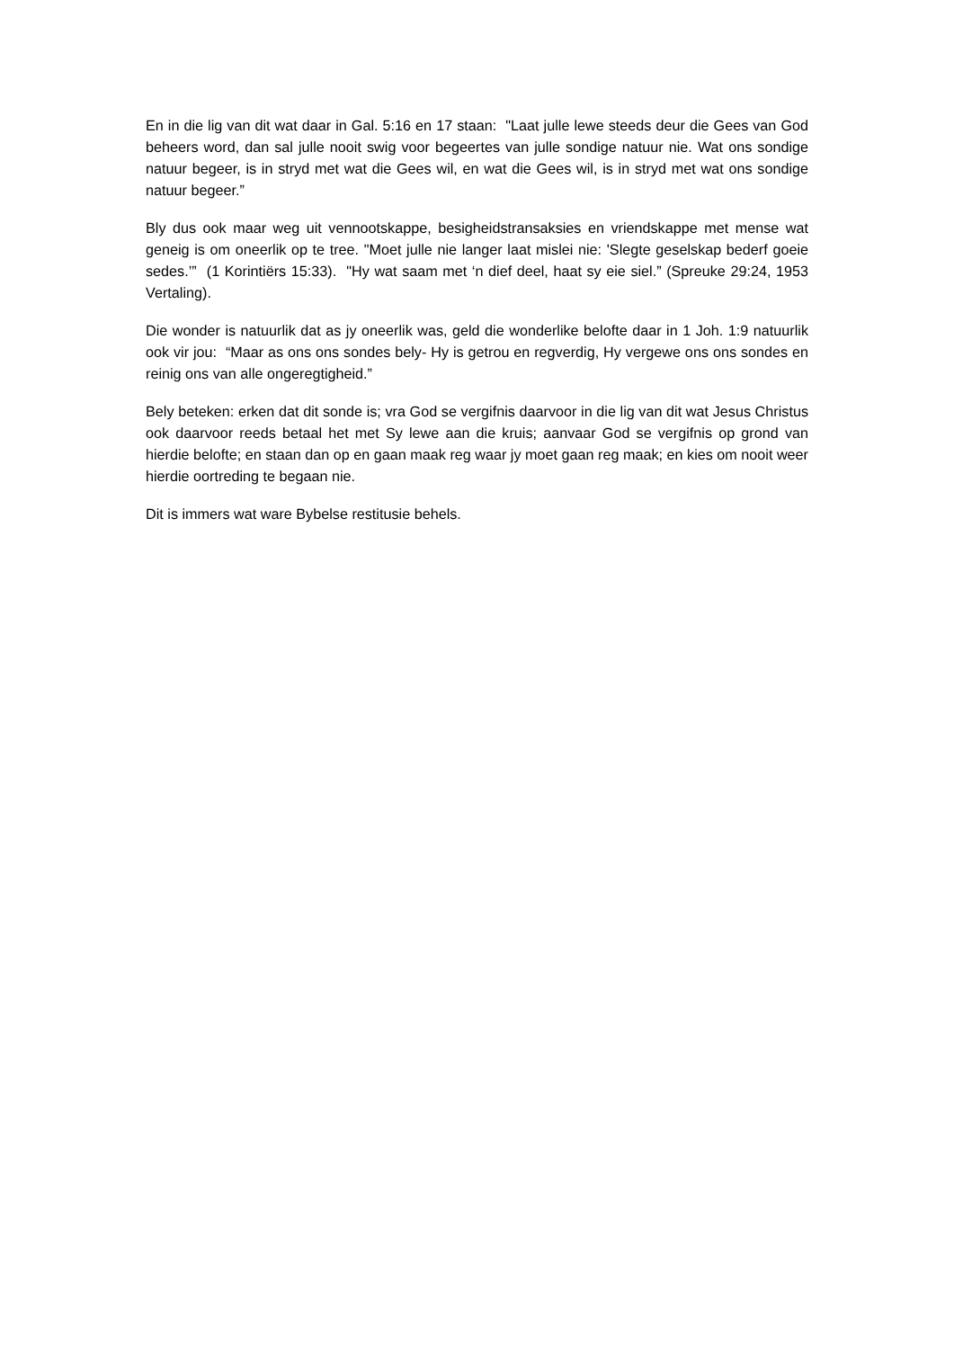En in die lig van dit wat daar in Gal. 5:16 en 17 staan: "Laat julle lewe steeds deur die Gees van God beheers word, dan sal julle nooit swig voor begeertes van julle sondige natuur nie. Wat ons sondige natuur begeer, is in stryd met wat die Gees wil, en wat die Gees wil, is in stryd met wat ons sondige natuur begeer.”
Bly dus ook maar weg uit vennootskappe, besigheidstransaksies en vriendskappe met mense wat geneig is om oneerlik op te tree. "Moet julle nie langer laat mislei nie: 'Slegte geselskap bederf goeie sedes.’” (1 Korintiërs 15:33). "Hy wat saam met ‘n dief deel, haat sy eie siel.” (Spreuke 29:24, 1953 Vertaling).
Die wonder is natuurlik dat as jy oneerlik was, geld die wonderlike belofte daar in 1 Joh. 1:9 natuurlik ook vir jou: “Maar as ons ons sondes bely- Hy is getrou en regverdig, Hy vergewe ons ons sondes en reinig ons van alle ongeregtigheid.”
Bely beteken: erken dat dit sonde is; vra God se vergifnis daarvoor in die lig van dit wat Jesus Christus ook daarvoor reeds betaal het met Sy lewe aan die kruis; aanvaar God se vergifnis op grond van hierdie belofte; en staan dan op en gaan maak reg waar jy moet gaan reg maak; en kies om nooit weer hierdie oortreding te begaan nie.
Dit is immers wat ware Bybelse restitusie behels.